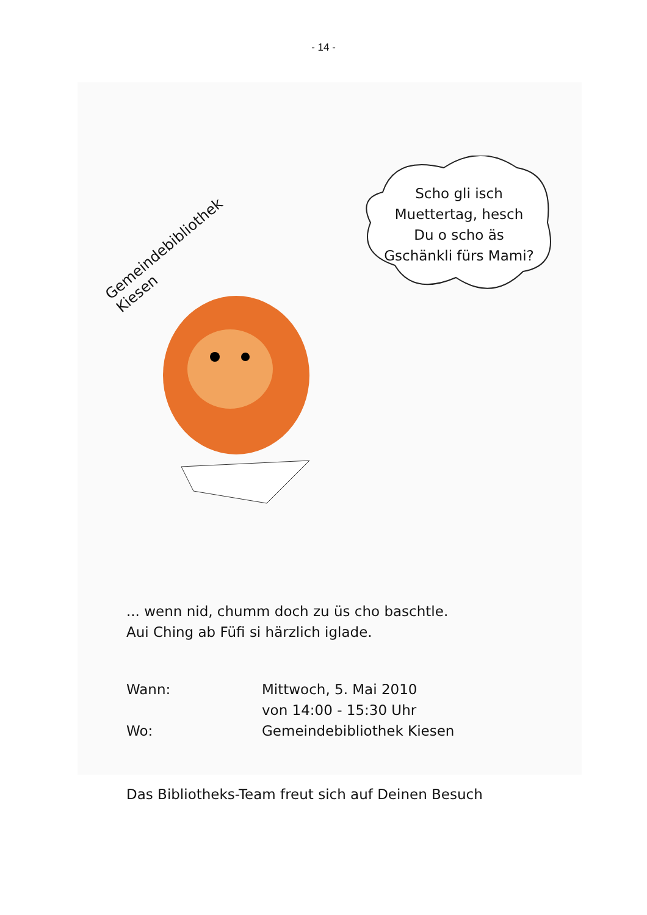- 14 -
Gemeindebibliothek Kiesen
Scho gli isch Muettertag, hesch Du o scho äs Gschänkli fürs Mami?
... wenn nid, chumm doch zu üs cho baschtle.
Aui Ching ab Füfi si härzlich iglade.
| Wann: | Mittwoch, 5. Mai 2010 von 14:00 - 15:30 Uhr |
| Wo: | Gemeindebibliothek Kiesen |
Das Bibliotheks-Team freut sich auf Deinen Besuch